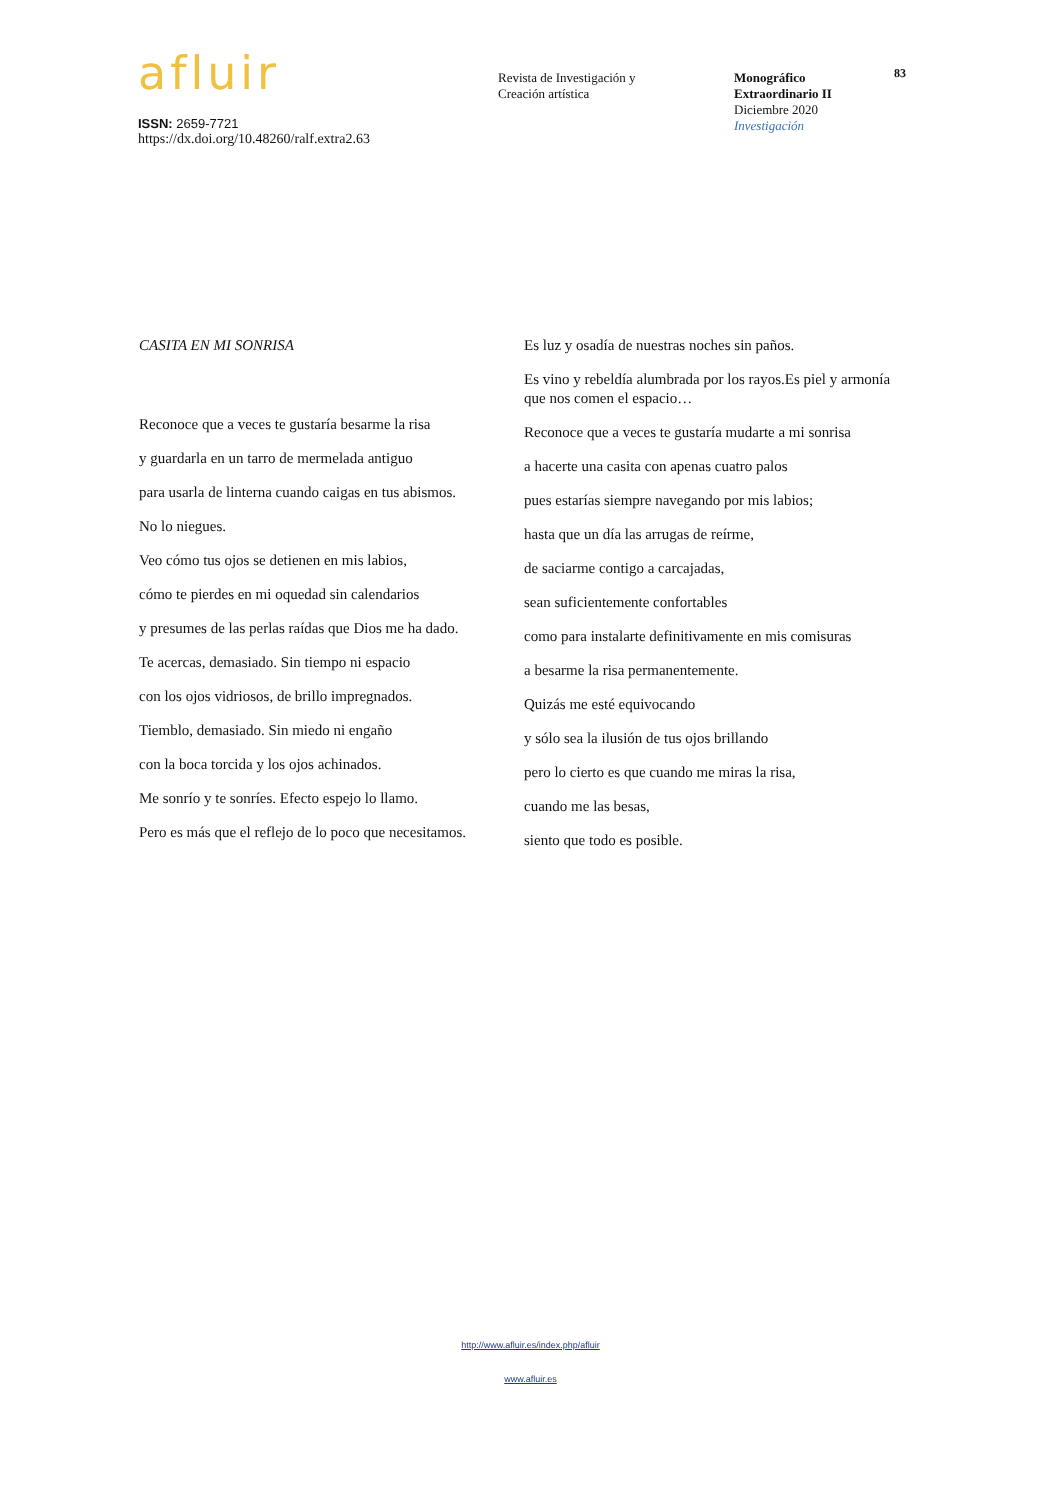afluir
ISSN: 2659-7721
https://dx.doi.org/10.48260/ralf.extra2.63
Revista de Investigación y
Creación artística
Monográfico
Extraordinario II
Diciembre 2020
Investigación
83
CASITA EN MI SONRISA
Reconoce que a veces te gustaría besarme la risa
y guardarla en un tarro de mermelada antiguo
para usarla de linterna cuando caigas en tus abismos.
No lo niegues.
Veo cómo tus ojos se detienen en mis labios,
cómo te pierdes en mi oquedad sin calendarios
y presumes de las perlas raídas que Dios me ha dado.
Te acercas, demasiado. Sin tiempo ni espacio
con los ojos vidriosos, de brillo impregnados.
Tiemblo, demasiado. Sin miedo ni engaño
con la boca torcida y los ojos achinados.
Me sonrío y te sonríes. Efecto espejo lo llamo.
Pero es más que el reflejo de lo poco que necesitamos.
Es luz y osadía de nuestras noches sin paños.
Es vino y rebeldía alumbrada por los rayos.Es piel y armonía que nos comen el espacio…
Reconoce que a veces te gustaría mudarte a mi sonrisa
a hacerte una casita con apenas cuatro palos
pues estarías siempre navegando por mis labios;
hasta que un día las arrugas de reírme,
de saciarme contigo a carcajadas,
sean suficientemente confortables
como para instalarte definitivamente en mis comisuras
a besarme la risa permanentemente.
Quizás me esté equivocando
y sólo sea la ilusión de tus ojos brillando
pero lo cierto es que cuando me miras la risa,
cuando me las besas,
siento que todo es posible.
http://www.afluir.es/index.php/afluir
www.afluir.es